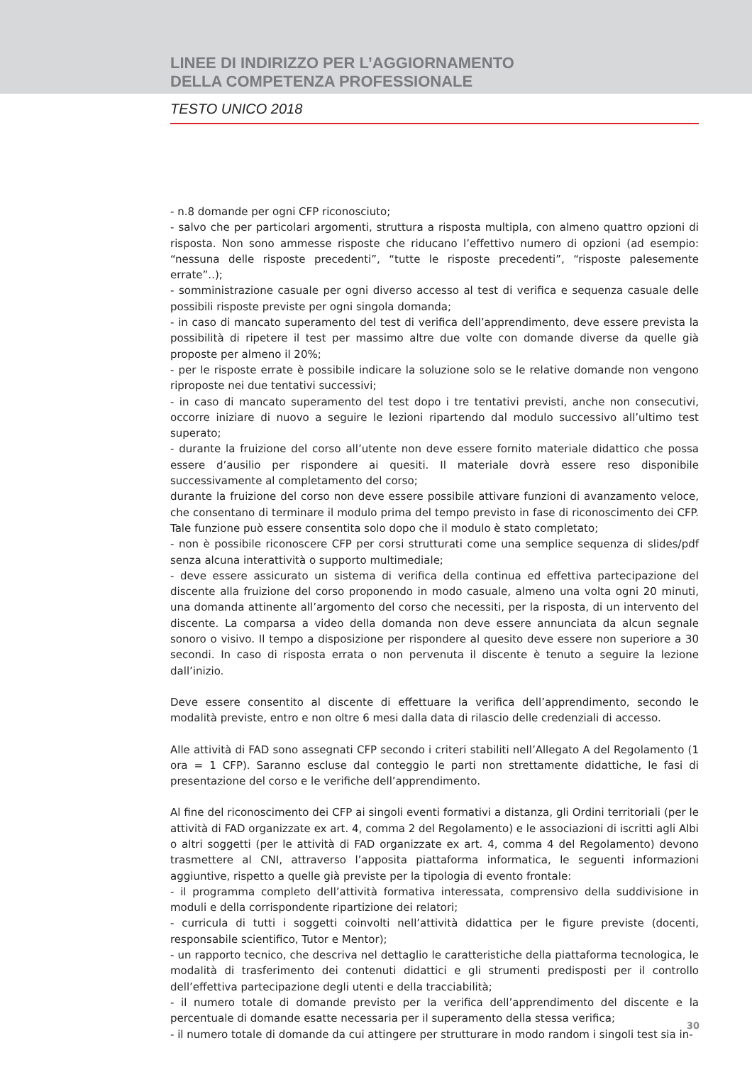LINEE DI INDIRIZZO PER L’AGGIORNAMENTO
DELLA COMPETENZA PROFESSIONALE
TESTO UNICO 2018
- n.8 domande per ogni CFP riconosciuto;
- salvo che per particolari argomenti, struttura a risposta multipla, con almeno quattro opzioni di risposta. Non sono ammesse risposte che riducano l’effettivo numero di opzioni (ad esempio: “nessuna delle risposte precedenti”, “tutte le risposte precedenti”, “risposte palesemente errate”..);
- somministrazione casuale per ogni diverso accesso al test di verifica e sequenza casuale delle possibili risposte previste per ogni singola domanda;
- in caso di mancato superamento del test di verifica dell’apprendimento, deve essere prevista la possibilità di ripetere il test per massimo altre due volte con domande diverse da quelle già proposte per almeno il 20%;
- per le risposte errate è possibile indicare la soluzione solo se le relative domande non vengono riproposte nei due tentativi successivi;
- in caso di mancato superamento del test dopo i tre tentativi previsti, anche non consecutivi, occorre iniziare di nuovo a seguire le lezioni ripartendo dal modulo successivo all’ultimo test superato;
- durante la fruizione del corso all’utente non deve essere fornito materiale didattico che possa essere d’ausilio per rispondere ai quesiti. Il materiale dovrà essere reso disponibile successivamente al completamento del corso;
durante la fruizione del corso non deve essere possibile attivare funzioni di avanzamento veloce, che consentano di terminare il modulo prima del tempo previsto in fase di riconoscimento dei CFP. Tale funzione può essere consentita solo dopo che il modulo è stato completato;
- non è possibile riconoscere CFP per corsi strutturati come una semplice sequenza di slides/pdf senza alcuna interattività o supporto multimediale;
- deve essere assicurato un sistema di verifica della continua ed effettiva partecipazione del discente alla fruizione del corso proponendo in modo casuale, almeno una volta ogni 20 minuti, una domanda attinente all’argomento del corso che necessiti, per la risposta, di un intervento del discente. La comparsa a video della domanda non deve essere annunciata da alcun segnale sonoro o visivo. Il tempo a disposizione per rispondere al quesito deve essere non superiore a 30 secondi. In caso di risposta errata o non pervenuta il discente è tenuto a seguire la lezione dall’inizio.
Deve essere consentito al discente di effettuare la verifica dell’apprendimento, secondo le modalità previste, entro e non oltre 6 mesi dalla data di rilascio delle credenziali di accesso.
Alle attività di FAD sono assegnati CFP secondo i criteri stabiliti nell’Allegato A del Regolamento (1 ora = 1 CFP). Saranno escluse dal conteggio le parti non strettamente didattiche, le fasi di presentazione del corso e le verifiche dell’apprendimento.
Al fine del riconoscimento dei CFP ai singoli eventi formativi a distanza, gli Ordini territoriali (per le attività di FAD organizzate ex art. 4, comma 2 del Regolamento) e le associazioni di iscritti agli Albi o altri soggetti (per le attività di FAD organizzate ex art. 4, comma 4 del Regolamento) devono trasmettere al CNI, attraverso l’apposita piattaforma informatica, le seguenti informazioni aggiuntive, rispetto a quelle già previste per la tipologia di evento frontale:
- il programma completo dell’attività formativa interessata, comprensivo della suddivisione in moduli e della corrispondente ripartizione dei relatori;
- curricula di tutti i soggetti coinvolti nell’attività didattica per le figure previste (docenti, responsabile scientifico, Tutor e Mentor);
- un rapporto tecnico, che descriva nel dettaglio le caratteristiche della piattaforma tecnologica, le modalità di trasferimento dei contenuti didattici e gli strumenti predisposti per il controllo dell’effettiva partecipazione degli utenti e della tracciabilità;
- il numero totale di domande previsto per la verifica dell’apprendimento del discente e la percentuale di domande esatte necessaria per il superamento della stessa verifica;
- il numero totale di domande da cui attingere per strutturare in modo random i singoli test sia in-
30